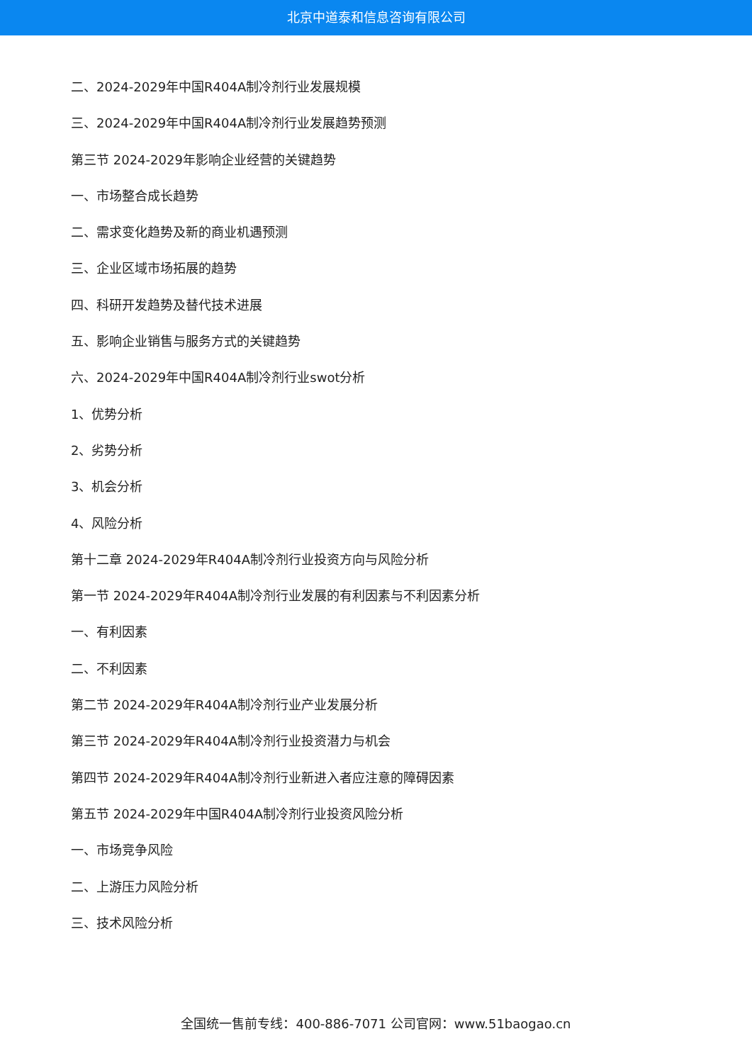北京中道泰和信息咨询有限公司
二、2024-2029年中国R404A制冷剂行业发展规模
三、2024-2029年中国R404A制冷剂行业发展趋势预测
第三节 2024-2029年影响企业经营的关键趋势
一、市场整合成长趋势
二、需求变化趋势及新的商业机遇预测
三、企业区域市场拓展的趋势
四、科研开发趋势及替代技术进展
五、影响企业销售与服务方式的关键趋势
六、2024-2029年中国R404A制冷剂行业swot分析
1、优势分析
2、劣势分析
3、机会分析
4、风险分析
第十二章 2024-2029年R404A制冷剂行业投资方向与风险分析
第一节 2024-2029年R404A制冷剂行业发展的有利因素与不利因素分析
一、有利因素
二、不利因素
第二节 2024-2029年R404A制冷剂行业产业发展分析
第三节 2024-2029年R404A制冷剂行业投资潜力与机会
第四节 2024-2029年R404A制冷剂行业新进入者应注意的障碍因素
第五节 2024-2029年中国R404A制冷剂行业投资风险分析
一、市场竞争风险
二、上游压力风险分析
三、技术风险分析
全国统一售前专线：400-886-7071 公司官网：www.51baogao.cn